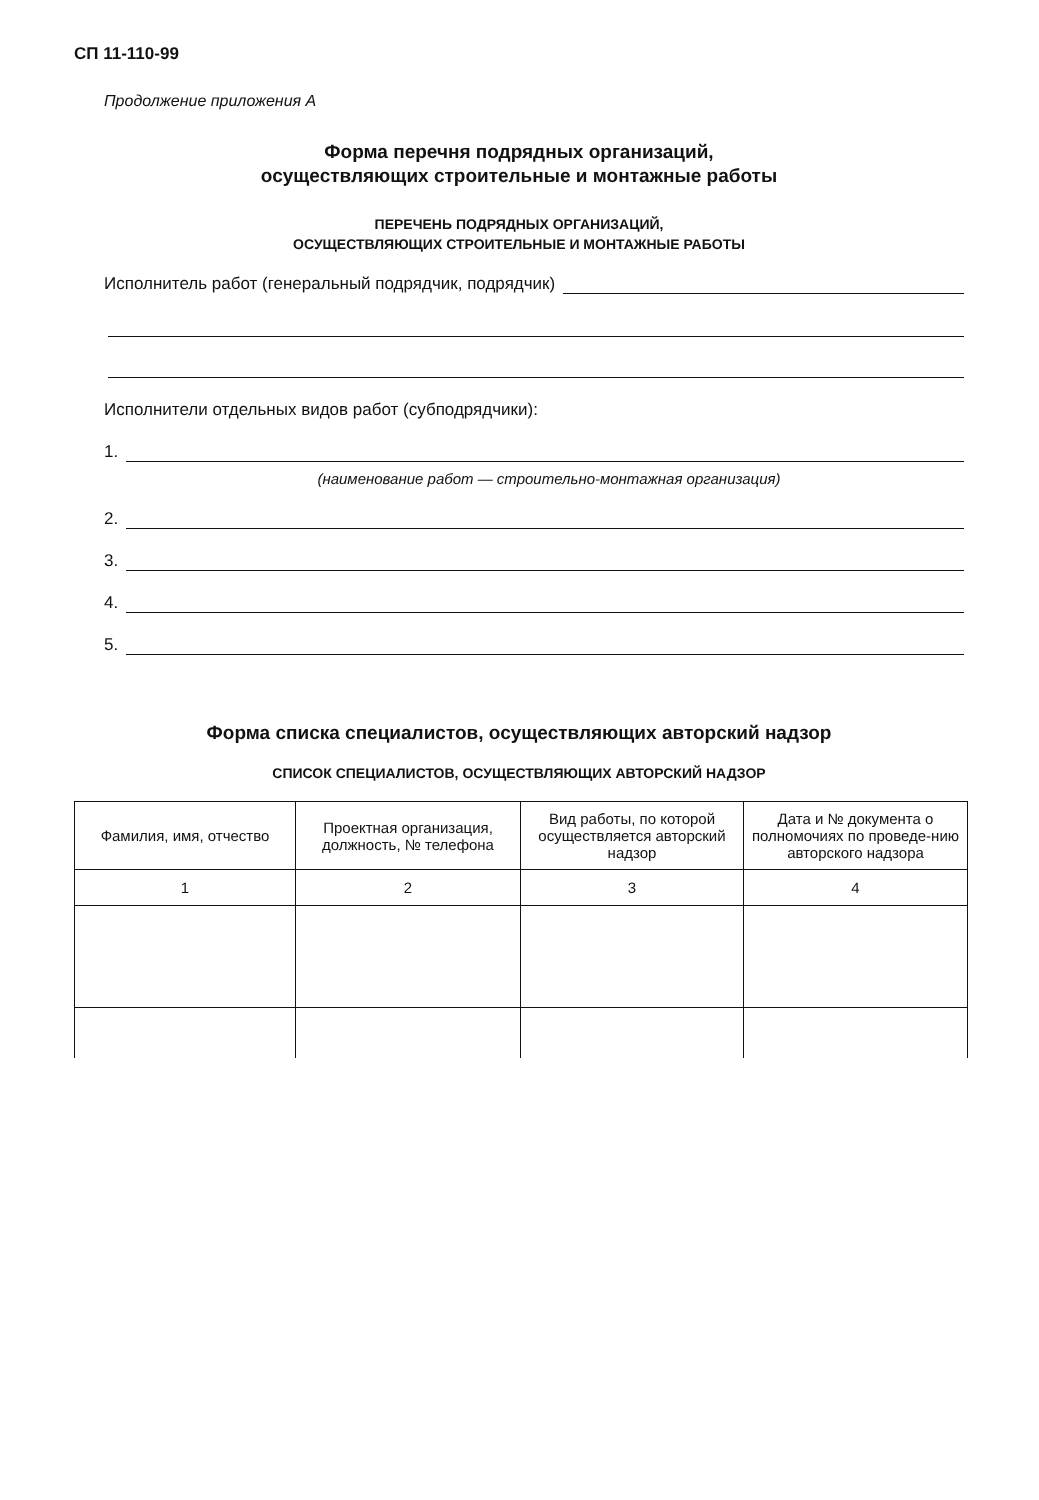СП 11-110-99
Продолжение приложения А
Форма перечня подрядных организаций,
осуществляющих строительные и монтажные работы
ПЕРЕЧЕНЬ ПОДРЯДНЫХ ОРГАНИЗАЦИЙ,
ОСУЩЕСТВЛЯЮЩИХ СТРОИТЕЛЬНЫЕ И МОНТАЖНЫЕ РАБОТЫ
Исполнитель работ (генеральный подрядчик, подрядчик)
Исполнители отдельных видов работ (субподрядчики):
1.
(наименование работ — строительно-монтажная организация)
2.
3.
4.
5.
Форма списка специалистов, осуществляющих авторский надзор
СПИСОК СПЕЦИАЛИСТОВ, ОСУЩЕСТВЛЯЮЩИХ АВТОРСКИЙ НАДЗОР
| Фамилия, имя, отчество | Проектная организация, должность, № телефона | Вид работы, по которой осуществляется авторский надзор | Дата и № документа о полномочиях по проведе-нию авторского надзора |
| --- | --- | --- | --- |
| 1 | 2 | 3 | 4 |